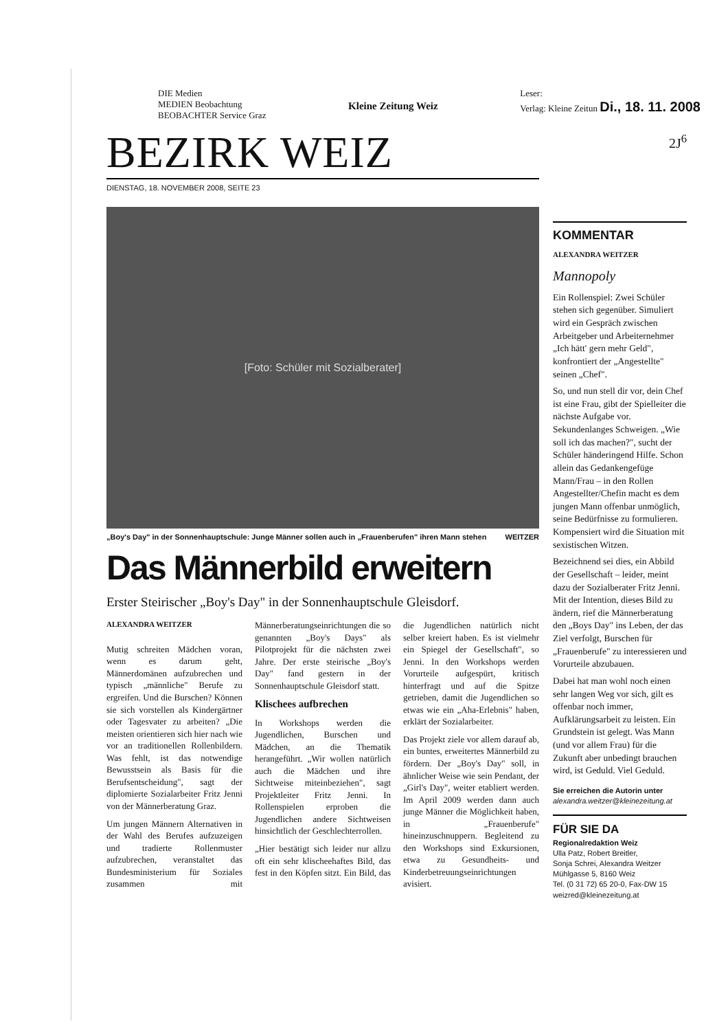DIE Medien
MEDIEN Beobachtung
BEOBACHTER Service Graz
Kleine Zeitung Weiz
Leser:
Verlag: Kleine Zeitun Di., 18. 11. 2008
BEZIRK WEIZ
DIENSTAG, 18. NOVEMBER 2008, SEITE 23
[Foto: Schüler mit Sozialberater]
„Boy's Day" in der Sonnenhauptschule: Junge Männer sollen auch in „Frauenberufen" ihren Mann stehen WEITZER
Das Männerbild erweitern
Erster Steirischer „Boy's Day" in der Sonnenhauptschule Gleisdorf.
ALEXANDRA WEITZER
Mutig schreiten Mädchen voran, wenn es darum geht, Männerdomänen aufzubrechen und typisch „männliche" Berufe zu ergreifen. Und die Burschen? Können sie sich vorstellen als Kindergärtner oder Tagesvater zu arbeiten? „Die meisten orientieren sich hier nach wie vor an traditionellen Rollenbildern. Was fehlt, ist das notwendige Bewusstsein als Basis für die Berufsentscheidung", sagt der diplomierte Sozialarbeiter Fritz Jenni von der Männerberatung Graz.
Um jungen Männern Alternativen in der Wahl des Berufes aufzuzeigen und tradierte Rollenmuster aufzubrechen, veranstaltet das Bundesministerium für Soziales zusammen mit Männerberatungseinrichtungen die so genannten „Boy's Days" als Pilotprojekt für die nächsten zwei Jahre. Der erste steirische „Boy's Day" fand gestern in der Sonnenhauptschule Gleisdorf statt.
Klischees aufbrechen
In Workshops werden die Jugendlichen, Burschen und Mädchen, an die Thematik herangeführt. „Wir wollen natürlich auch die Mädchen und ihre Sichtweise miteinbeziehen", sagt Projektleiter Fritz Jenni. In Rollenspielen erproben die Jugendlichen andere Sichtweisen hinsichtlich der Geschlechterrollen.
„Hier bestätigt sich leider nur allzu oft ein sehr klischeehaftes Bild, das fest in den Köpfen sitzt. Ein Bild, das die Jugendlichen natürlich nicht selber kreiert haben. Es ist vielmehr ein Spiegel der Gesellschaft", so Jenni. In den Workshops werden Vorurteile aufgespürt, kritisch hinterfragt und auf die Spitze getrieben, damit die Jugendlichen so etwas wie ein „Aha-Erlebnis" haben, erklärt der Sozialarbeiter.
Das Projekt ziele vor allem darauf ab, ein buntes, erweitertes Männerbild zu fördern. Der „Boy's Day" soll, in ähnlicher Weise wie sein Pendant, der „Girl's Day", weiter etabliert werden. Im April 2009 werden dann auch junge Männer die Möglichkeit haben, in „Frauenberufe" hineinzuschnuppern. Begleitend zu den Workshops sind Exkursionen, etwa zu Gesundheits- und Kinderbetreuungseinrichtungen avisiert.
2J<sup>6</sup>
KOMMENTAR
ALEXANDRA WEITZER
Mannopoly
Ein Rollenspiel: Zwei Schüler stehen sich gegenüber. Simuliert wird ein Gespräch zwischen Arbeitgeber und Arbeiternehmer „Ich hätt' gern mehr Geld", konfrontiert der „Angestellte" seinen „Chef".
So, und nun stell dir vor, dein Chef ist eine Frau, gibt der Spielleiter die nächste Aufgabe vor. Sekundenlanges Schweigen. „Wie soll ich das machen?", sucht der Schüler händeringend Hilfe. Schon allein das Gedankengefüge Mann/Frau – in den Rollen Angestellter/Chefin macht es dem jungen Mann offenbar unmöglich, seine Bedürfnisse zu formulieren. Kompensiert wird die Situation mit sexistischen Witzen.
Bezeichnend sei dies, ein Abbild der Gesellschaft – leider, meint dazu der Sozialberater Fritz Jenni. Mit der Intention, dieses Bild zu ändern, rief die Männerberatung den „Boys Day" ins Leben, der das Ziel verfolgt, Burschen für „Frauenberufe" zu interessieren und Vorurteile abzubauen.
Dabei hat man wohl noch einen sehr langen Weg vor sich, gilt es offenbar noch immer, Aufklärungsarbeit zu leisten. Ein Grundstein ist gelegt. Was Mann (und vor allem Frau) für die Zukunft aber unbedingt brauchen wird, ist Geduld. Viel Geduld.
Sie erreichen die Autorin unter
alexandra.weitzer@kleinezeitung.at
FÜR SIE DA
Regionalredaktion Weiz
Ulla Patz, Robert Breitler,
Sonja Schrei, Alexandra Weitzer
Mühlgasse 5, 8160 Weiz
Tel. (0 31 72) 65 20-0, Fax-DW 15
weizred@kleinezeitung.at